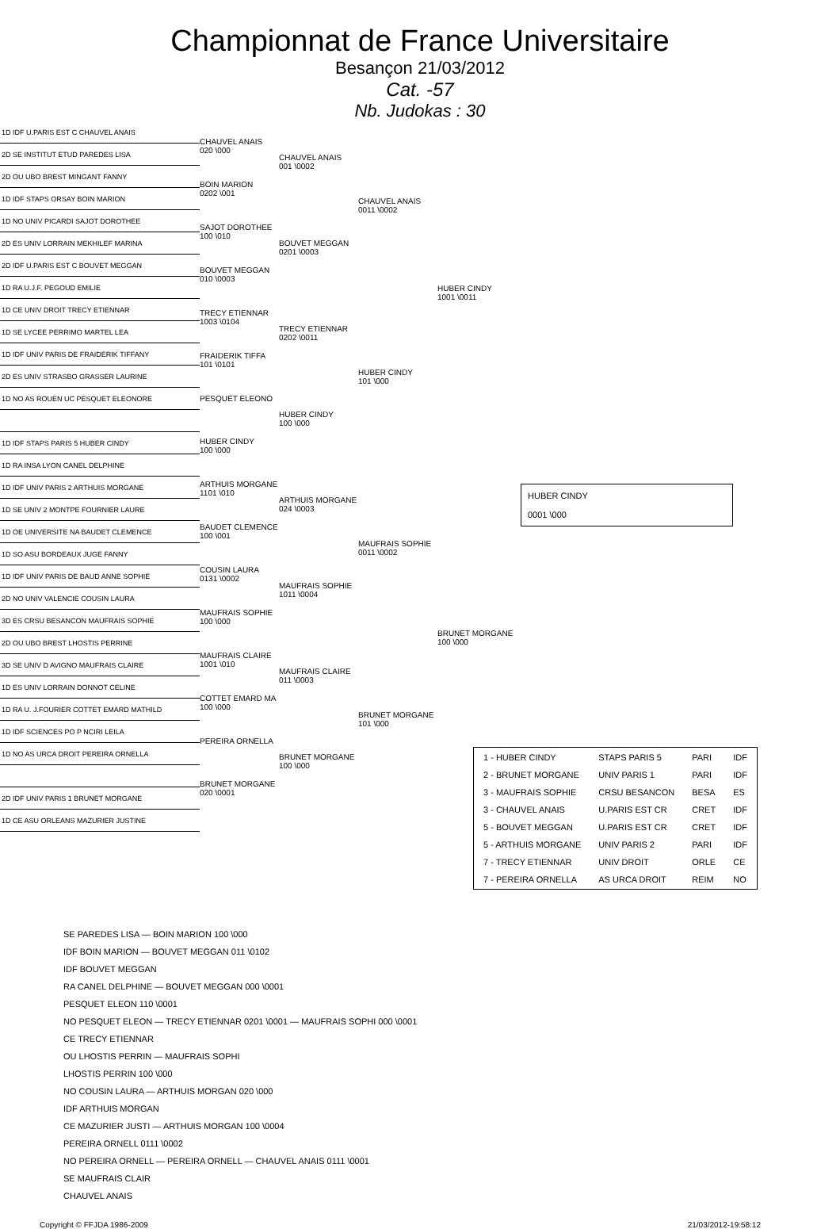Championnat de France Universitaire
Besançon 21/03/2012
Cat. -57
Nb. Judokas : 30
1D IDF U.PARIS EST C CHAUVEL ANAIS
2D SE INSTITUT ETUD PAREDES LISA
2D OU UBO BREST MINGANT FANNY
1D IDF STAPS ORSAY BOIN MARION
1D NO UNIV PICARDI SAJOT DOROTHEE
2D ES UNIV LORRAIN MEKHILEF MARINA
2D IDF U.PARIS EST C BOUVET MEGGAN
1D RA U.J.F. PEGOUD EMILIE
1D CE UNIV DROIT TRECY ETIENNAR
1D SE LYCEE PERRIMO MARTEL LEA
1D IDF UNIV PARIS DE FRAIDERIK TIFFANY
2D ES UNIV STRASBO GRASSER LAURINE
1D NO AS ROUEN UC PESQUET ELEONORE
1D IDF STAPS PARIS 5 HUBER CINDY
1D RA INSA LYON CANEL DELPHINE
1D IDF UNIV PARIS 2 ARTHUIS MORGANE
1D SE UNIV 2 MONTPE FOURNIER LAURE
1D OE UNIVERSITE NA BAUDET CLEMENCE
1D SO ASU BORDEAUX JUGE FANNY
1D IDF UNIV PARIS DE BAUD ANNE SOPHIE
2D NO UNIV VALENCIE COUSIN LAURA
3D ES CRSU BESANCON MAUFRAIS SOPHIE
2D OU UBO BREST LHOSTIS PERRINE
3D SE UNIV D AVIGNO MAUFRAIS CLAIRE
1D ES UNIV LORRAIN DONNOT CELINE
1D RA U. J.FOURIER COTTET EMARD MATHILD
1D IDF SCIENCES PO P NCIRI LEILA
1D NO AS URCA DROIT PEREIRA ORNELLA
2D IDF UNIV PARIS 1 BRUNET MORGANE
1D CE ASU ORLEANS MAZURIER JUSTINE
CHAUVEL ANAIS
020 \000
BOIN MARION
0202 \001
SAJOT DOROTHEE
100 \010
BOUVET MEGGAN
010 \0003
TRECY ETIENNAR
1003 \0104
FRAIDERIK TIFFA
101 \0101
PESQUET ELEONO
HUBER CINDY
100 \000
ARTHUIS MORGANE
1101 \010
BAUDET CLEMENCE
100 \001
COUSIN LAURA
0131 \0002
MAUFRAIS SOPHIE
100 \000
MAUFRAIS CLAIRE
1001 \010
COTTET EMARD MA
100 \000
PEREIRA ORNELLA
BRUNET MORGANE
020 \0001
CHAUVEL ANAIS
001 \0002
BOUVET MEGGAN
0201 \0003
TRECY ETIENNAR
0202 \0011
HUBER CINDY
100 \000
ARTHUIS MORGANE
024 \0003
MAUFRAIS SOPHIE
1011 \0004
MAUFRAIS CLAIRE
011 \0003
BRUNET MORGANE
100 \000
CHAUVEL ANAIS
0011 \0002
HUBER CINDY
101 \000
MAUFRAIS SOPHIE
0011 \0002
BRUNET MORGANE
101 \000
HUBER CINDY
1001 \0011
BRUNET MORGANE
100 \000
HUBER CINDY
0001 \000
| 1 - HUBER CINDY | STAPS PARIS 5 | PARI | IDF |
| 2 - BRUNET MORGANE | UNIV PARIS 1 | PARI | IDF |
| 3 - MAUFRAIS SOPHIE | CRSU BESANCON | BESA | ES |
| 3 - CHAUVEL ANAIS | U.PARIS EST CR | CRET | IDF |
| 5 - BOUVET MEGGAN | U.PARIS EST CR | CRET | IDF |
| 5 - ARTHUIS MORGANE | UNIV PARIS 2 | PARI | IDF |
| 7 - TRECY ETIENNAR | UNIV DROIT | ORLE | CE |
| 7 - PEREIRA ORNELLA | AS URCA DROIT | REIM | NO |
SE PAREDES LISA — BOIN MARION 100 \000
IDF BOIN MARION — BOUVET MEGGAN 011 \0102
IDF BOUVET MEGGAN
RA CANEL DELPHINE — BOUVET MEGGAN 000 \0001
PESQUET ELEON 110 \0001
NO PESQUET ELEON — TRECY ETIENNAR 0201 \0001 — MAUFRAIS SOPHI 000 \0001
CE TRECY ETIENNAR
OU LHOSTIS PERRIN — MAUFRAIS SOPHI
LHOSTIS PERRIN 100 \000
NO COUSIN LAURA — ARTHUIS MORGAN 020 \000
IDF ARTHUIS MORGAN
CE MAZURIER JUSTI — ARTHUIS MORGAN 100 \0004
PEREIRA ORNELL 0111 \0002
NO PEREIRA ORNELL — PEREIRA ORNELL — CHAUVEL ANAIS 0111 \0001
SE MAUFRAIS CLAIR
CHAUVEL ANAIS
Copyright © FFJDA 1986-2009 21/03/2012-19:58:12